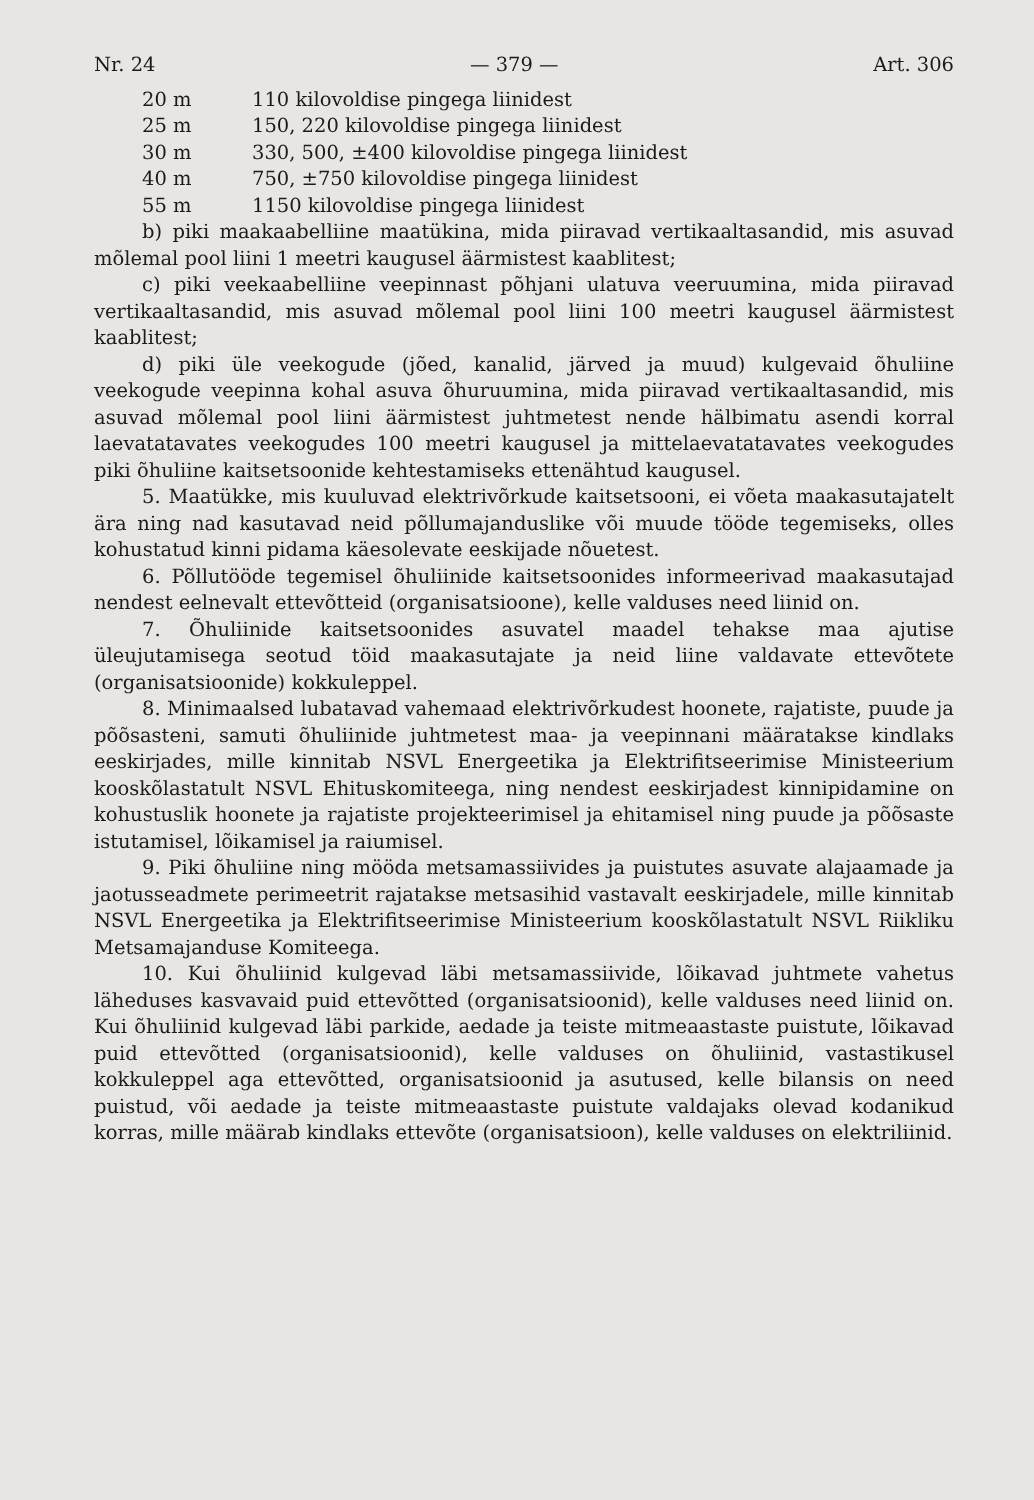Nr. 24 — 379 — Art. 306
20 m 110 kilovoldise pingega liinidest
25 m 150, 220 kilovoldise pingega liinidest
30 m 330, 500, ±400 kilovoldise pingega liinidest
40 m 750, ±750 kilovoldise pingega liinidest
55 m 1150 kilovoldise pingega liinidest
b) piki maakaabelliine maatükina, mida piiravad vertikaaltasandid, mis asuvad mõlemal pool liini 1 meetri kaugusel äärmistest kaablitest;
c) piki veekaabelliine veepinnast põhjani ulatuva veeruumina, mida piiravad vertikaaltasandid, mis asuvad mõlemal pool liini 100 meetri kaugusel äärmistest kaablitest;
d) piki üle veekogude (jõed, kanalid, järved ja muud) kulgevaid õhuliine veekogude veepinna kohal asuva õhuruumina, mida piiravad vertikaaltasandid, mis asuvad mõlemal pool liini äärmistest juhtmetest nende hälbimatu asendi korral laevatatavates veekogudes 100 meetri kaugusel ja mittelaevatatavates veekogudes piki õhuliine kaitsetsoonide kehtestamiseks ettenähtud kaugusel.
5. Maatükke, mis kuuluvad elektrivõrkude kaitsetsooni, ei võeta maakasutajatelt ära ning nad kasutavad neid põllumajanduslike või muude tööde tegemiseks, olles kohustatud kinni pidama käesolevate eeskijade nõuetest.
6. Põllutööde tegemisel õhuliinide kaitsetsoonides informeerivad maakasutajad nendest eelnevalt ettevõtteid (organisatsioone), kelle valduses need liinid on.
7. Õhuliinide kaitsetsoonides asuvatel maadel tehakse maa ajutise üleujutamisega seotud töid maakasutajate ja neid liine valdavate ettevõtete (organisatsioonide) kokkuleppel.
8. Minimaalsed lubatavad vahemaad elektrivõrkudest hoonete, rajatiste, puude ja põõsasteni, samuti õhuliinide juhtmetest maa- ja veepinnani määratakse kindlaks eeskirjades, mille kinnitab NSVL Energeetika ja Elektrifitseerimise Ministeerium kooskõlastatult NSVL Ehituskomiteega, ning nendest eeskirjadest kinnipidamine on kohustuslik hoonete ja rajatiste projekteerimisel ja ehitamisel ning puude ja põõsaste istutamisel, lõikamisel ja raiumisel.
9. Piki õhuliine ning mööda metsamassiivides ja puistutes asuvate alajaamade ja jaotusseadmete perimeetrit rajatakse metsasihid vastavalt eeskirjadele, mille kinnitab NSVL Energeetika ja Elektrifitseerimise Ministeerium kooskõlastatult NSVL Riikliku Metsamajanduse Komiteega.
10. Kui õhuliinid kulgevad läbi metsamassiivide, lõikavad juhtmete vahetus läheduses kasvavaid puid ettevõtted (organisatsioonid), kelle valduses need liinid on. Kui õhuliinid kulgevad läbi parkide, aedade ja teiste mitmeaastaste puistute, lõikavad puid ettevõtted (organisatsioonid), kelle valduses on õhuliinid, vastastikusel kokkuleppel aga ettevõtted, organisatsioonid ja asutused, kelle bilansis on need puistud, või aedade ja teiste mitmeaastaste puistute valdajaks olevad kodanikud korras, mille määrab kindlaks ettevõte (organisatsioon), kelle valduses on elektriliinid.